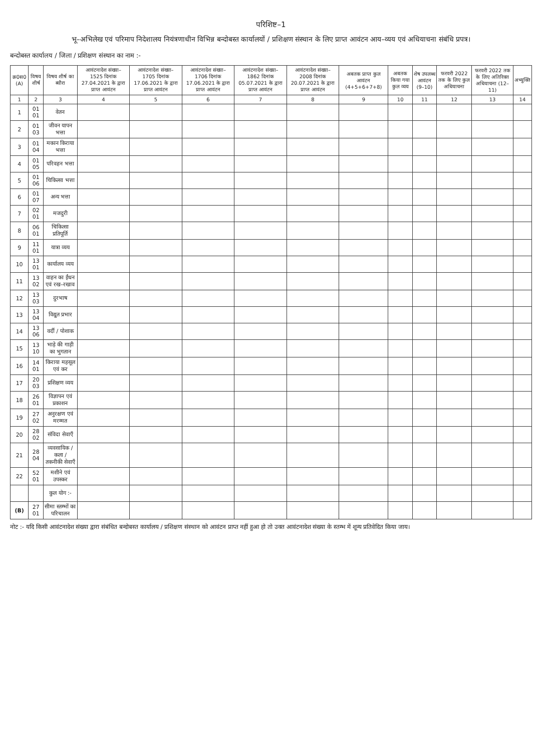परिशिष्ट–1
भू–अभिलेख एवं परिमाप निदेशालय नियंत्रणाधीन विभिन्न बन्दोबस्त कार्यालयों / प्रशिक्षण संस्थान के लिए प्राप्त आवंटन आय–व्यय एवं अधियाचना संबंधि प्रपत्र।
बन्दोबस्त कार्यालय / जिला / प्रशिक्षण संस्थान का नाम :-
| क्र0स0 (A) | विषय शीर्ष | विषय शीर्ष का ब्यौरा | आवंटनादेश संख्या– 1525 दिनांक 27.04.2021 के द्वारा प्राप्त आवंटन | आवंटनादेश संख्या– 1705 दिनांक 17.06.2021 के द्वारा प्राप्त आवंटन | आवंटनादेश संख्या– 1706 दिनांक 17.06.2021 के द्वारा प्राप्त आवंटन | आवंटनादेश संख्या– 1862 दिनांक 05.07.2021 के द्वारा प्राप्त आवंटन | आवंटनादेश संख्या– 2008 दिनांक 20.07.2021 के द्वारा प्राप्त आवंटन | अबतक प्राप्त कुल आवंटन (4+5+6+7+8) | अबतक किया गया कुल व्यय | शेष उपलब्ध आवंटन (9–10) | फरवरी 2022 तक के लिए कुल अधियाचना | फरवरी 2022 तक के लिए अतिरिक्त अधियाचना (12–11) | अभ्युक्ति |
| --- | --- | --- | --- | --- | --- | --- | --- | --- | --- | --- | --- | --- | --- |
| 1 | 2 | 3 | 4 | 5 | 6 | 7 | 8 | 9 | 10 | 11 | 12 | 13 | 14 |
| 1 | 01 01 | वेतन | | | | | | | | | | | |
| 2 | 01 03 | जीवन यापन भत्ता | | | | | | | | | | | |
| 3 | 01 04 | मकान किराया भत्ता | | | | | | | | | | | |
| 4 | 01 05 | परिवहन भत्ता | | | | | | | | | | | |
| 5 | 01 06 | चिकित्सा भत्ता | | | | | | | | | | | |
| 6 | 01 07 | अन्य भत्ता | | | | | | | | | | | |
| 7 | 02 01 | मजदुरी | | | | | | | | | | | |
| 8 | 06 01 | चिकित्सा प्रतिपूर्ति | | | | | | | | | | | |
| 9 | 11 01 | यात्रा व्यय | | | | | | | | | | | |
| 10 | 13 01 | कार्यालय व्यय | | | | | | | | | | | |
| 11 | 13 02 | वाहन का ईंधन एवं रख–रखाव | | | | | | | | | | | |
| 12 | 13 03 | दुरभाष | | | | | | | | | | | |
| 13 | 13 04 | विद्युत प्रभार | | | | | | | | | | | |
| 14 | 13 06 | वर्दी / पोशाक | | | | | | | | | | | |
| 15 | 13 10 | भाड़े की गाड़ी का भुगतान | | | | | | | | | | | |
| 16 | 14 01 | किराया महसूल एवं कर | | | | | | | | | | | |
| 17 | 20 03 | प्रशिक्षण व्यय | | | | | | | | | | | |
| 18 | 26 01 | विज्ञापन एवं प्रकाशन | | | | | | | | | | | |
| 19 | 27 02 | अनुरक्षण एवं मरम्मत | | | | | | | | | | | |
| 20 | 28 02 | संविदा सेवाएँ | | | | | | | | | | | |
| 21 | 28 04 | व्यवसायिक / कला / तकनीकी सेवाएँ | | | | | | | | | | | |
| 22 | 52 01 | मशीने एवं उपस्कर | | | | | | | | | | | |
| | | कुल योग :- | | | | | | | | | | | |
| (B) | 27 01 | सीमा स्तम्भों का परिचालन | | | | | | | | | | | |
नोट :- यदि किसी आवंटनादेश संख्या द्वारा संबंधित बन्दोबस्त कार्यालय / प्रशिक्षण संस्थान को आवंटन प्राप्त नहीं हुआ हो तो उक्त आवंटनादेश संख्या के स्तम्भ में शून्य प्रतिवेदित किया जाय।